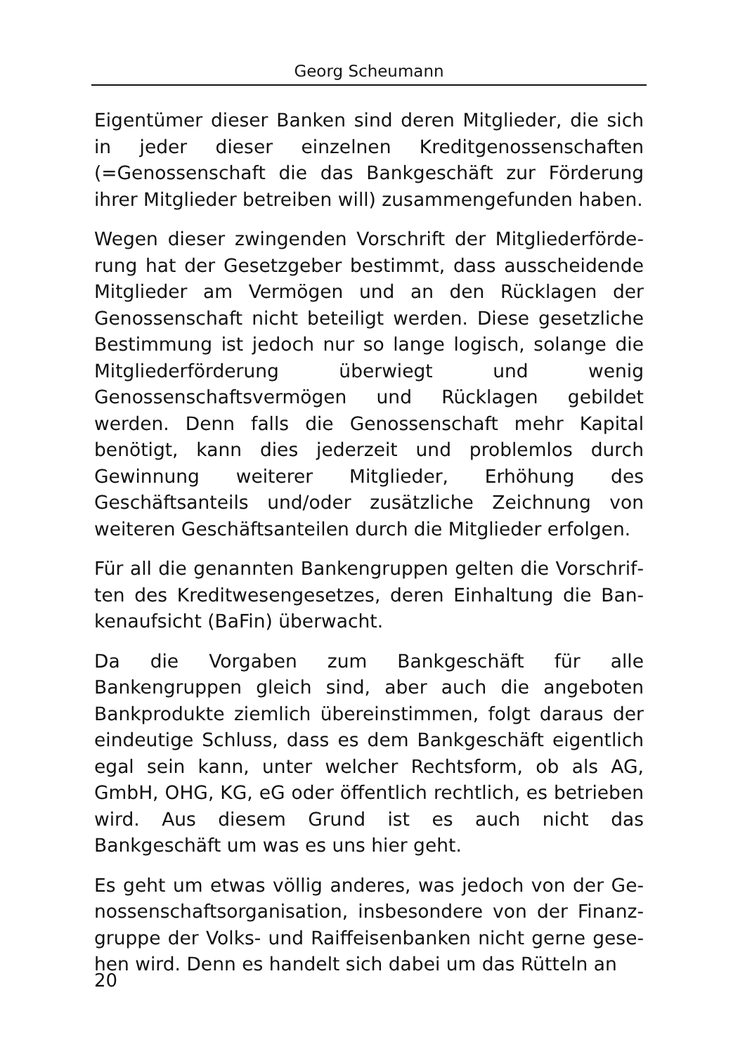Georg Scheumann
Eigentümer dieser Banken sind deren Mitglieder, die sich in jeder dieser einzelnen Kreditgenossenschaften (=Genos­senschaft die das Bankgeschäft zur Förderung ihrer Mitglie­der betreiben will) zusammengefunden haben.
Wegen dieser zwingenden Vorschrift der Mitgliederförde­rung hat der Gesetzgeber bestimmt, dass ausscheidende Mitglieder am Vermögen und an den Rücklagen der Genos­senschaft nicht beteiligt werden. Diese gesetzliche Bestim­mung ist jedoch nur so lange logisch, solange die Mitglie­derförderung überwiegt und wenig Genossenschaftsvermö­gen und Rücklagen gebildet werden. Denn falls die Genos­senschaft mehr Kapital benötigt, kann dies jederzeit und problemlos durch Gewinnung weiterer Mitglieder, Erhöhung des Geschäftsanteils und/oder zusätzliche Zeichnung von weiteren Geschäftsanteilen durch die Mitglieder erfolgen.
Für all die genannten Bankengruppen gelten die Vorschrif­ten des Kreditwesengesetzes, deren Einhaltung die Ban­kenaufsicht (BaFin) überwacht.
Da die Vorgaben zum Bankgeschäft für alle Bankengruppen gleich sind, aber auch die angeboten Bankprodukte ziem­lich übereinstimmen, folgt daraus der eindeutige Schluss, dass es dem Bankgeschäft eigentlich egal sein kann, unter welcher Rechtsform, ob als AG, GmbH, OHG, KG, eG oder öffentlich rechtlich, es betrieben wird. Aus diesem Grund ist es auch nicht das Bankgeschäft um was es uns hier geht.
Es geht um etwas völlig anderes, was jedoch von der Ge­nossenschaftsorganisation, insbesondere von der Finanz­gruppe der Volks- und Raiffeisenbanken nicht gerne gese­hen wird. Denn es handelt sich dabei um das Rütteln an
20